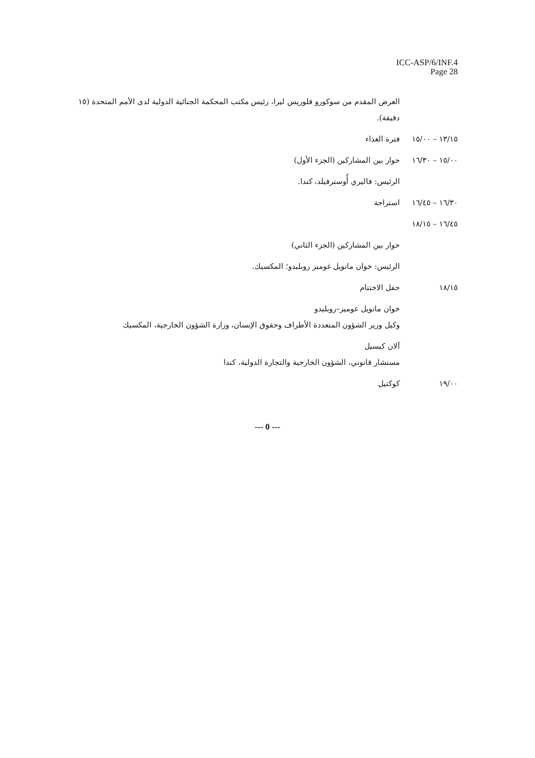ICC-ASP/6/INF.4
Page 28
العرض المقدم من سوكورو فلوريس ليرا، رئيس مكتب المحكمة الجنائية الدولية لدى الأمم المتحدة (١٥ دقيقة).
١٣/١٥ – ١٥/٠٠
فترة الغذاء
١٥/٠٠ – ١٦/٣٠
حوار بين المشاركين (الجزء الأول)
الرئيس: فاليري أُوسترفيلد، كندا.
١٦/٣٠ – ١٦/٤٥
استراحة
١٦/٤٥ – ١٨/١٥
حوار بين المشاركين (الجزء الثاني)
الرئيس: خوان مانويل غوميز روبليدو؛ المكسيك.
١٨/١٥ حفل الاختتام
خوان مانويل غوميز–روبليدو
وكيل وزير الشؤون المتعددة الأطراف وحقوق الإنسان، وزارة الشؤون الخارجية، المكسيك
آلان كيسيل
مستشار قانوني، الشؤون الخارجية والتجارة الدولية، كندا
١٩/٠٠ كوكتيل
--- 0 ---